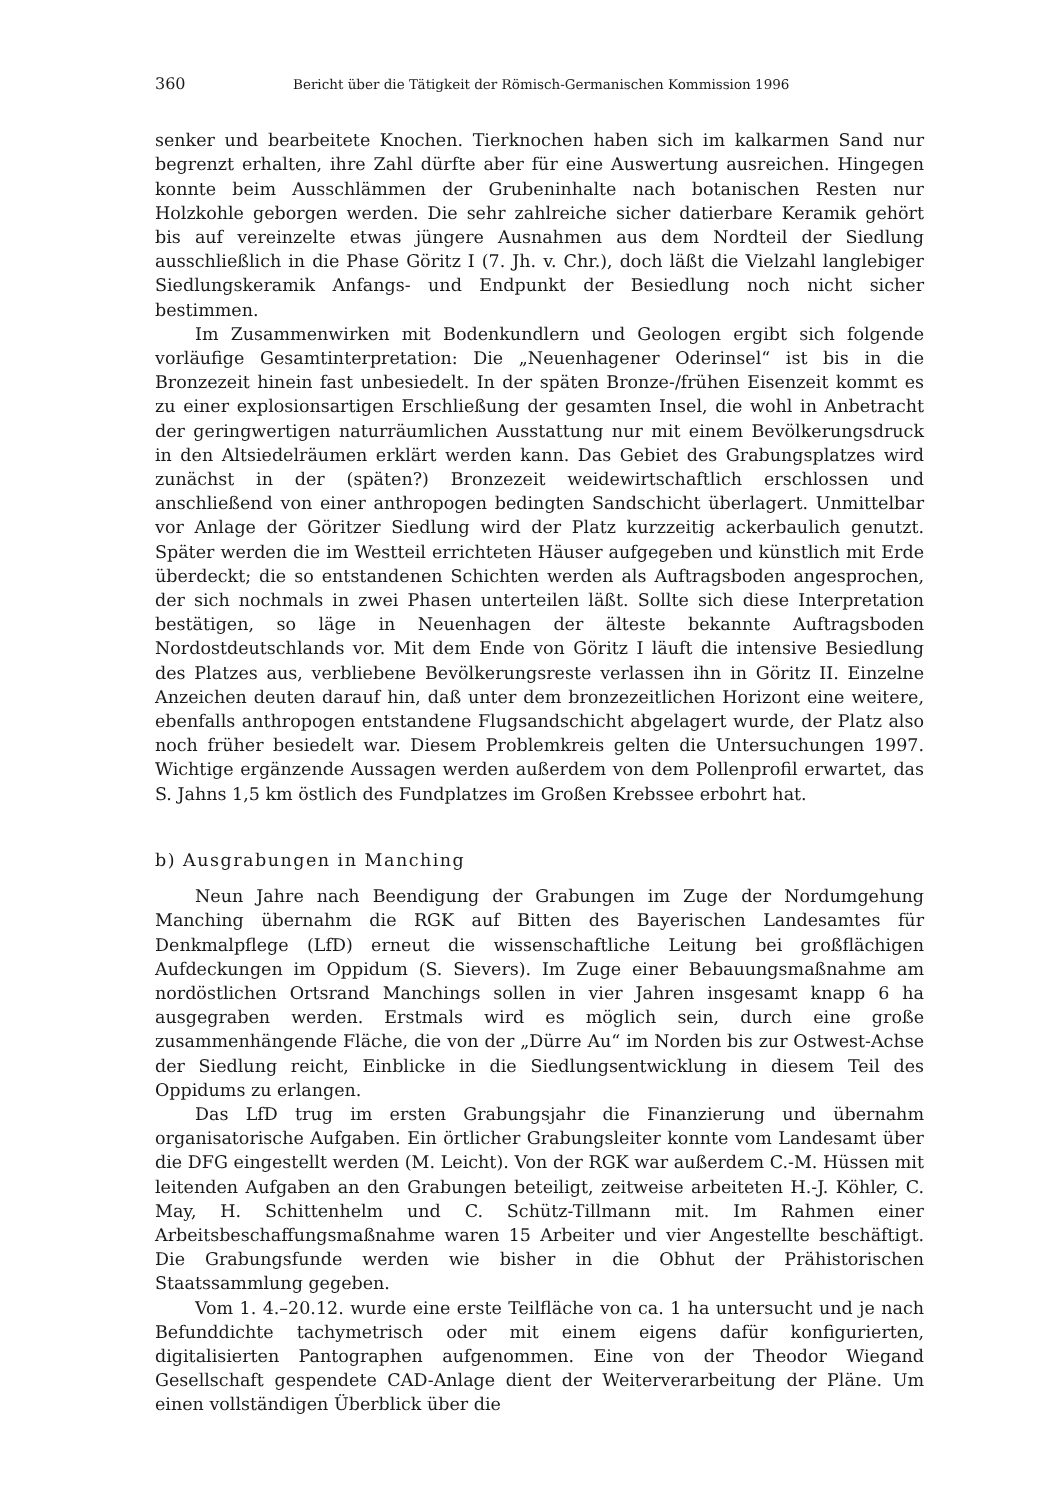360 Bericht über die Tätigkeit der Römisch-Germanischen Kommission 1996
senker und bearbeitete Knochen. Tierknochen haben sich im kalkarmen Sand nur begrenzt erhalten, ihre Zahl dürfte aber für eine Auswertung ausreichen. Hingegen konnte beim Ausschlämmen der Grubeninhalte nach botanischen Resten nur Holzkohle geborgen werden. Die sehr zahlreiche sicher datierbare Keramik gehört bis auf vereinzelte etwas jüngere Ausnahmen aus dem Nordteil der Siedlung ausschließlich in die Phase Göritz I (7. Jh. v. Chr.), doch läßt die Vielzahl langlebiger Siedlungskeramik Anfangs- und Endpunkt der Besiedlung noch nicht sicher bestimmen.
Im Zusammenwirken mit Bodenkundlern und Geologen ergibt sich folgende vorläufige Gesamtinterpretation: Die „Neuenhagener Oderinsel“ ist bis in die Bronzezeit hinein fast unbesiedelt. In der späten Bronze-/frühen Eisenzeit kommt es zu einer explosionsartigen Erschließung der gesamten Insel, die wohl in Anbetracht der geringwertigen naturräumlichen Ausstattung nur mit einem Bevölkerungsdruck in den Altsiedelräumen erklärt werden kann. Das Gebiet des Grabungsplatzes wird zunächst in der (späten?) Bronzezeit weidewirtschaftlich erschlossen und anschließend von einer anthropogen bedingten Sandschicht überlagert. Unmittelbar vor Anlage der Göritzer Siedlung wird der Platz kurzzeitig ackerbaulich genutzt. Später werden die im Westteil errichteten Häuser aufgegeben und künstlich mit Erde überdeckt; die so entstandenen Schichten werden als Auftragsboden angesprochen, der sich nochmals in zwei Phasen unterteilen läßt. Sollte sich diese Interpretation bestätigen, so läge in Neuenhagen der älteste bekannte Auftragsboden Nordostdeutschlands vor. Mit dem Ende von Göritz I läuft die intensive Besiedlung des Platzes aus, verbliebene Bevölkerungsreste verlassen ihn in Göritz II. Einzelne Anzeichen deuten darauf hin, daß unter dem bronzezeitlichen Horizont eine weitere, ebenfalls anthropogen entstandene Flugsandschicht abgelagert wurde, der Platz also noch früher besiedelt war. Diesem Problemkreis gelten die Untersuchungen 1997. Wichtige ergänzende Aussagen werden außerdem von dem Pollenprofil erwartet, das S. Jahns 1,5 km östlich des Fundplatzes im Großen Krebssee erbohrt hat.
b) Ausgrabungen in Manching
Neun Jahre nach Beendigung der Grabungen im Zuge der Nordumgehung Manching übernahm die RGK auf Bitten des Bayerischen Landesamtes für Denkmalpflege (LfD) erneut die wissenschaftliche Leitung bei großflächigen Aufdeckungen im Oppidum (S. Sievers). Im Zuge einer Bebauungsmaßnahme am nordöstlichen Ortsrand Manchings sollen in vier Jahren insgesamt knapp 6 ha ausgegraben werden. Erstmals wird es möglich sein, durch eine große zusammenhängende Fläche, die von der „Dürre Au“ im Norden bis zur Ostwest-Achse der Siedlung reicht, Einblicke in die Siedlungsentwicklung in diesem Teil des Oppidums zu erlangen.
Das LfD trug im ersten Grabungsjahr die Finanzierung und übernahm organisatorische Aufgaben. Ein örtlicher Grabungsleiter konnte vom Landesamt über die DFG eingestellt werden (M. Leicht). Von der RGK war außerdem C.-M. Hüssen mit leitenden Aufgaben an den Grabungen beteiligt, zeitweise arbeiteten H.-J. Köhler, C. May, H. Schittenhelm und C. Schütz-Tillmann mit. Im Rahmen einer Arbeitsbeschaffungsmaßnahme waren 15 Arbeiter und vier Angestellte beschäftigt. Die Grabungsfunde werden wie bisher in die Obhut der Prähistorischen Staatssammlung gegeben.
Vom 1. 4.–20.12. wurde eine erste Teilfläche von ca. 1 ha untersucht und je nach Befunddichte tachymetrisch oder mit einem eigens dafür konfigurierten, digitalisierten Pantographen aufgenommen. Eine von der Theodor Wiegand Gesellschaft gespendete CAD-Anlage dient der Weiterverarbeitung der Pläne. Um einen vollständigen Überblick über die